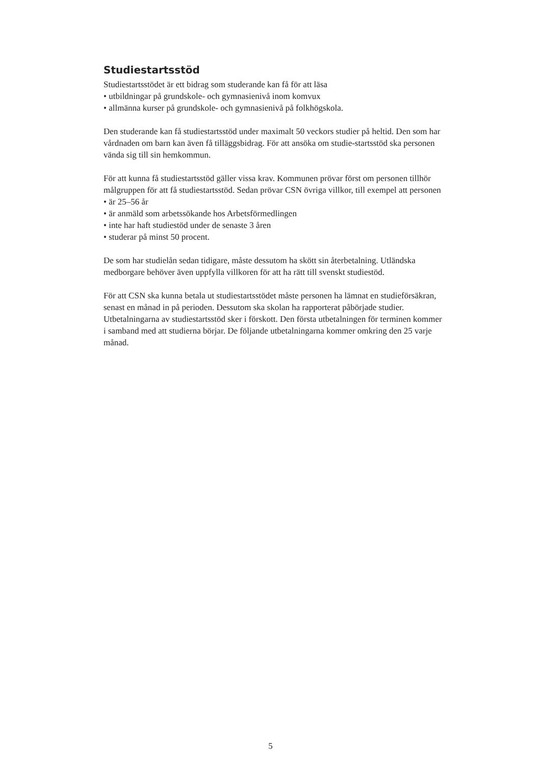Studiestartsstöd
Studiestartsstödet är ett bidrag som studerande kan få för att läsa
• utbildningar på grundskole- och gymnasienivå inom komvux
• allmänna kurser på grundskole- och gymnasienivå på folkhögskola.
Den studerande kan få studiestartsstöd under maximalt 50 veckors studier på heltid. Den som har vårdnaden om barn kan även få tilläggsbidrag. För att ansöka om studie-startsstöd ska personen vända sig till sin hemkommun.
För att kunna få studiestartsstöd gäller vissa krav. Kommunen prövar först om personen tillhör målgruppen för att få studiestartsstöd. Sedan prövar CSN övriga villkor, till exempel att personen
• är 25–56 år
• är anmäld som arbetssökande hos Arbetsförmedlingen
• inte har haft studiestöd under de senaste 3 åren
• studerar på minst 50 procent.
De som har studielån sedan tidigare, måste dessutom ha skött sin återbetalning. Utländska medborgare behöver även uppfylla villkoren för att ha rätt till svenskt studiestöd.
För att CSN ska kunna betala ut studiestartsstödet måste personen ha lämnat en studieförsäkran, senast en månad in på perioden. Dessutom ska skolan ha rapporterat påbörjade studier. Utbetalningarna av studiestartsstöd sker i förskott. Den första utbetalningen för terminen kommer i samband med att studierna börjar. De följande utbetalningarna kommer omkring den 25 varje månad.
5